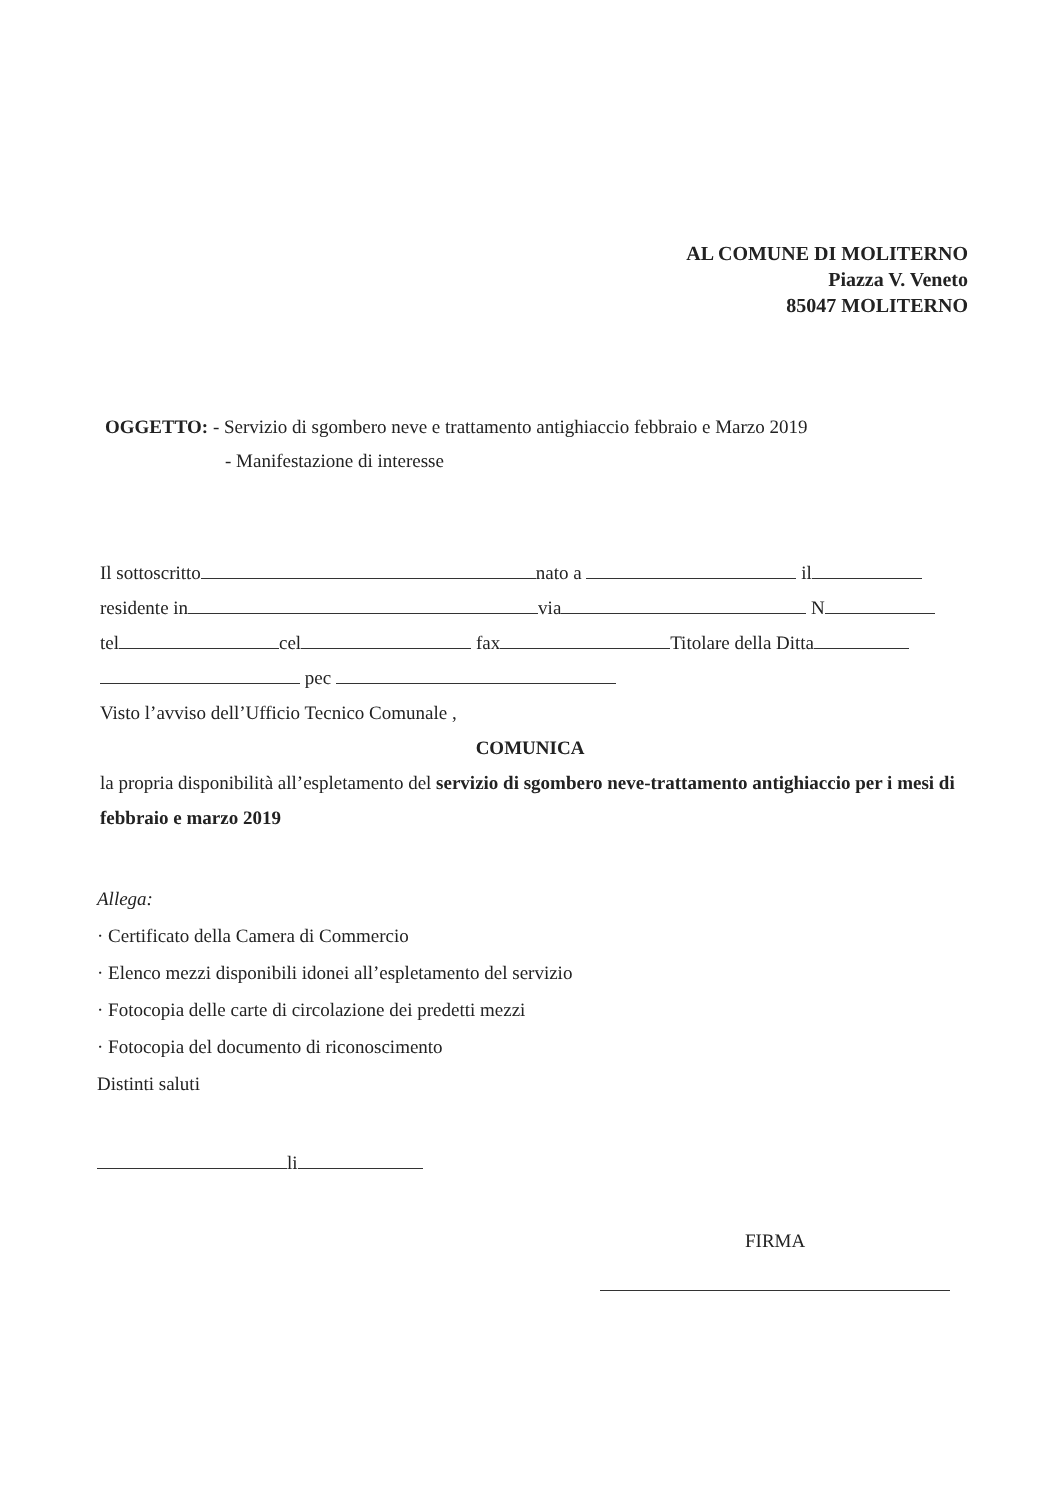AL COMUNE DI MOLITERNO
Piazza V. Veneto
85047 MOLITERNO
OGGETTO: - Servizio di sgombero neve e trattamento antighiaccio febbraio e Marzo 2019
- Manifestazione di interesse
Il sottoscritto nato a il
residente in via N
tel cel fax Titolare della Ditta
pec
Visto l’avviso dell’Ufficio Tecnico Comunale ,
COMUNICA
la propria disponibilità all’espletamento del servizio di sgombero neve-trattamento antighiaccio per i mesi di febbraio e marzo 2019
Allega:
· Certificato della Camera di Commercio
· Elenco mezzi disponibili idonei all’espletamento del servizio
· Fotocopia delle carte di circolazione dei predetti mezzi
· Fotocopia del documento di riconoscimento
Distinti saluti
li
FIRMA